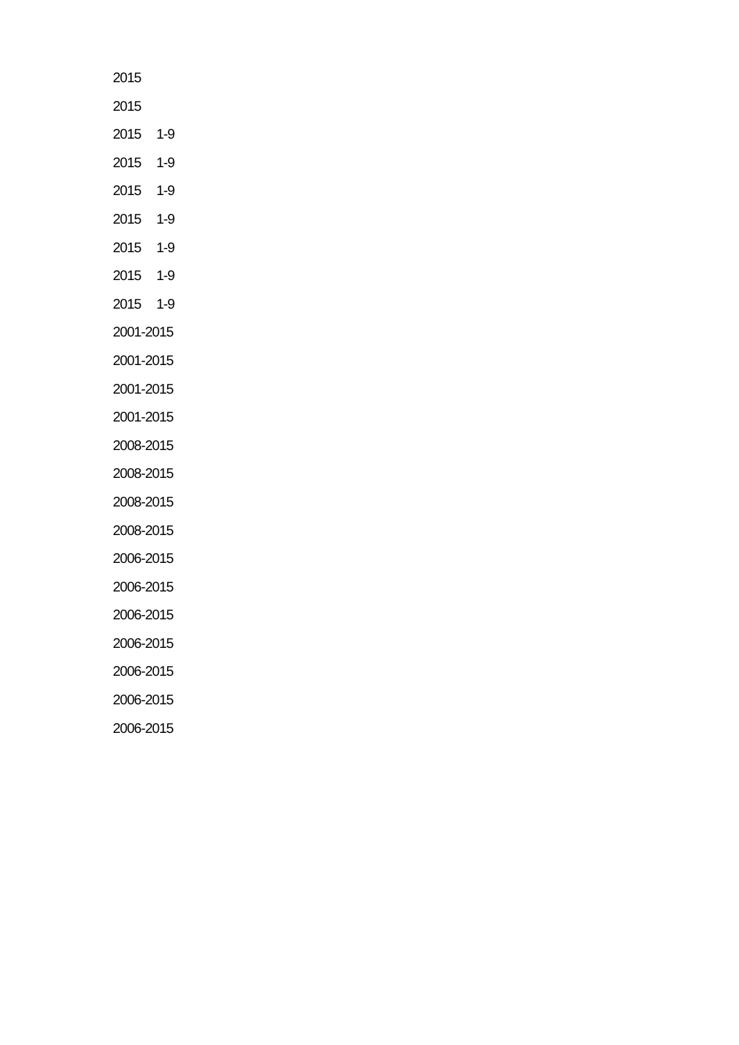2015
2015
2015 1-9
2015 1-9
2015 1-9
2015 1-9
2015 1-9
2015 1-9
2015 1-9
2001-2015
2001-2015
2001-2015
2001-2015
2008-2015
2008-2015
2008-2015
2008-2015
2006-2015
2006-2015
2006-2015
2006-2015
2006-2015
2006-2015
2006-2015